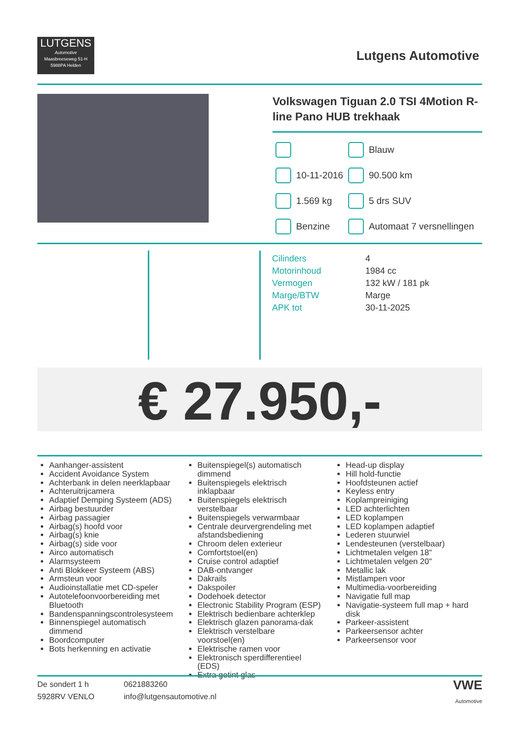LUTGENS
Automotive
Maasbreeseweg 51-H
5988PA Helden
Lutgens Automotive
Volkswagen Tiguan 2.0 TSI 4Motion R-line Pano HUB trekhaak
| | | | Blauw |
| | 10-11-2016 | | 90.500 km |
| | 1.569 kg | | 5 drs SUV |
| | Benzine | | Automaat 7 versnellingen |
| Cilinders | 4 |
| Motorinhoud | 1984 cc |
| Vermogen | 132 kW / 181 pk |
| Marge/BTW | Marge |
| APK tot | 30-11-2025 |
€ 27.950,-
Aanhanger-assistent
Accident Avoidance System
Achterbank in delen neerklapbaar
Achteruitrijcamera
Adaptief Demping Systeem (ADS)
Airbag bestuurder
Airbag passagier
Airbag(s) hoofd voor
Airbag(s) knie
Airbag(s) side voor
Airco automatisch
Alarmsysteem
Anti Blokkeer Systeem (ABS)
Armsteun voor
Audioinstallatie met CD-speler
Autotelefoonvoorbereiding met Bluetooth
Bandenspanningscontrolesysteem
Binnenspiegel automatisch dimmend
Boordcomputer
Bots herkenning en activatie
Buitenspiegel(s) automatisch dimmend
Buitenspiegels elektrisch inklapbaar
Buitenspiegels elektrisch verstelbaar
Buitenspiegels verwarmbaar
Centrale deurvergrendeling met afstandsbediening
Chroom delen exterieur
Comfortstoel(en)
Cruise control adaptief
DAB-ontvanger
Dakrails
Dakspoiler
Dodehoek detector
Electronic Stability Program (ESP)
Elektrisch bedienbare achterklep
Elektrisch glazen panorama-dak
Elektrisch verstelbare voorstoel(en)
Elektrische ramen voor
Elektronisch sperdifferentieel (EDS)
Extra getint glas
Head-up display
Hill hold-functie
Hoofdsteunen actief
Keyless entry
Koplampreiniging
LED achterlichten
LED koplampen
LED koplampen adaptief
Lederen stuurwiel
Lendesteunen (verstelbaar)
Lichtmetalen velgen 18"
Lichtmetalen velgen 20"
Metallic lak
Mistlampen voor
Multimedia-voorbereiding
Navigatie full map
Navigatie-systeem full map + hard disk
Parkeer-assistent
Parkeersensor achter
Parkeersensor voor
De sondert 1 h
5928RV VENLO
0621883260
info@lutgensautomotive.nl
VWE
Automotive